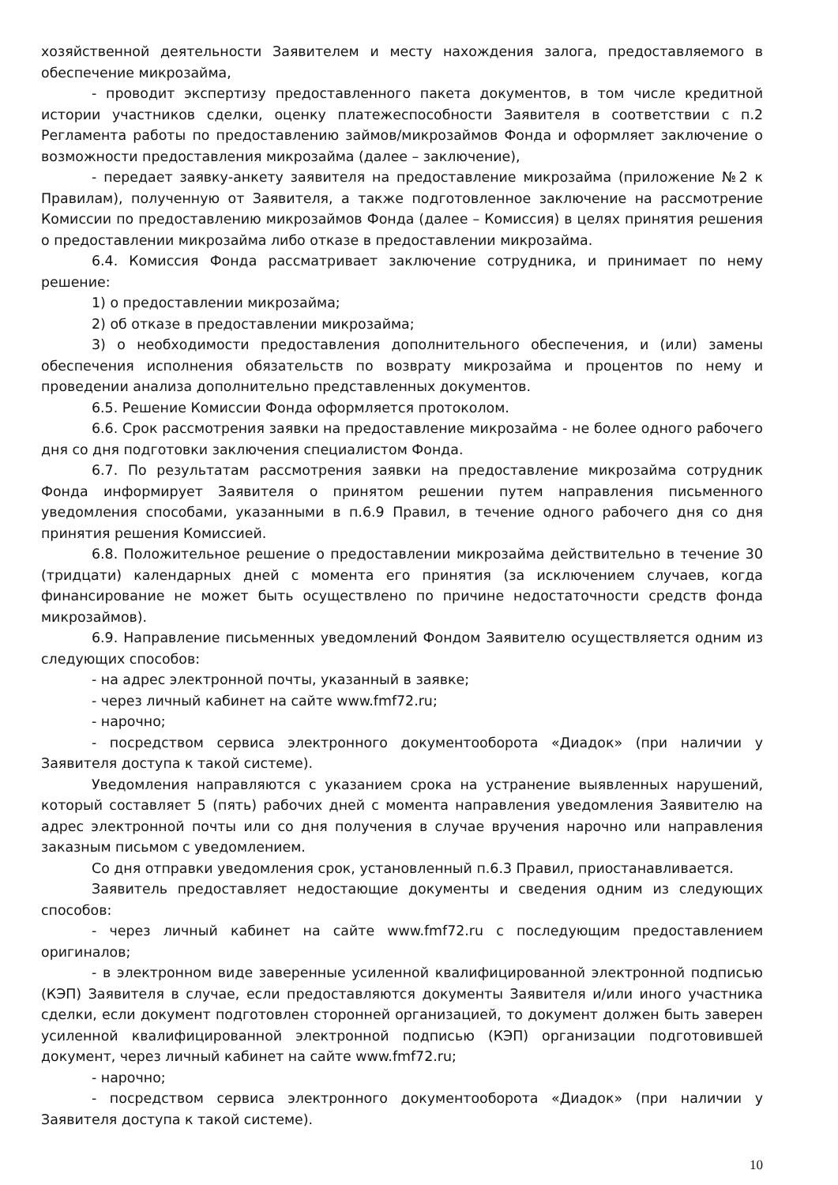хозяйственной деятельности Заявителем и месту нахождения залога, предоставляемого в обеспечение микрозайма,
- проводит экспертизу предоставленного пакета документов, в том числе кредитной истории участников сделки, оценку платежеспособности Заявителя в соответствии с п.2 Регламента работы по предоставлению займов/микрозаймов Фонда и оформляет заключение о возможности предоставления микрозайма (далее – заключение),
- передает заявку-анкету заявителя на предоставление микрозайма (приложение №2 к Правилам), полученную от Заявителя, а также подготовленное заключение на рассмотрение Комиссии по предоставлению микрозаймов Фонда (далее – Комиссия) в целях принятия решения о предоставлении микрозайма либо отказе в предоставлении микрозайма.
6.4. Комиссия Фонда рассматривает заключение сотрудника, и принимает по нему решение:
1) о предоставлении микрозайма;
2) об отказе в предоставлении микрозайма;
3) о необходимости предоставления дополнительного обеспечения, и (или) замены обеспечения исполнения обязательств по возврату микрозайма и процентов по нему и проведении анализа дополнительно представленных документов.
6.5. Решение Комиссии Фонда оформляется протоколом.
6.6. Срок рассмотрения заявки на предоставление микрозайма - не более одного рабочего дня со дня подготовки заключения специалистом Фонда.
6.7. По результатам рассмотрения заявки на предоставление микрозайма сотрудник Фонда информирует Заявителя о принятом решении путем направления письменного уведомления способами, указанными в п.6.9 Правил, в течение одного рабочего дня со дня принятия решения Комиссией.
6.8. Положительное решение о предоставлении микрозайма действительно в течение 30 (тридцати) календарных дней с момента его принятия (за исключением случаев, когда финансирование не может быть осуществлено по причине недостаточности средств фонда микрозаймов).
6.9. Направление письменных уведомлений Фондом Заявителю осуществляется одним из следующих способов:
- на адрес электронной почты, указанный в заявке;
- через личный кабинет на сайте www.fmf72.ru;
- нарочно;
- посредством сервиса электронного документооборота «Диадок» (при наличии у Заявителя доступа к такой системе).
Уведомления направляются с указанием срока на устранение выявленных нарушений, который составляет 5 (пять) рабочих дней с момента направления уведомления Заявителю на адрес электронной почты или со дня получения в случае вручения нарочно или направления заказным письмом с уведомлением.
Со дня отправки уведомления срок, установленный п.6.3 Правил, приостанавливается.
Заявитель предоставляет недостающие документы и сведения одним из следующих способов:
- через личный кабинет на сайте www.fmf72.ru с последующим предоставлением оригиналов;
- в электронном виде заверенные усиленной квалифицированной электронной подписью (КЭП) Заявителя в случае, если предоставляются документы Заявителя и/или иного участника сделки, если документ подготовлен сторонней организацией, то документ должен быть заверен усиленной квалифицированной электронной подписью (КЭП) организации подготовившей документ, через личный кабинет на сайте www.fmf72.ru;
- нарочно;
- посредством сервиса электронного документооборота «Диадок» (при наличии у Заявителя доступа к такой системе).
10